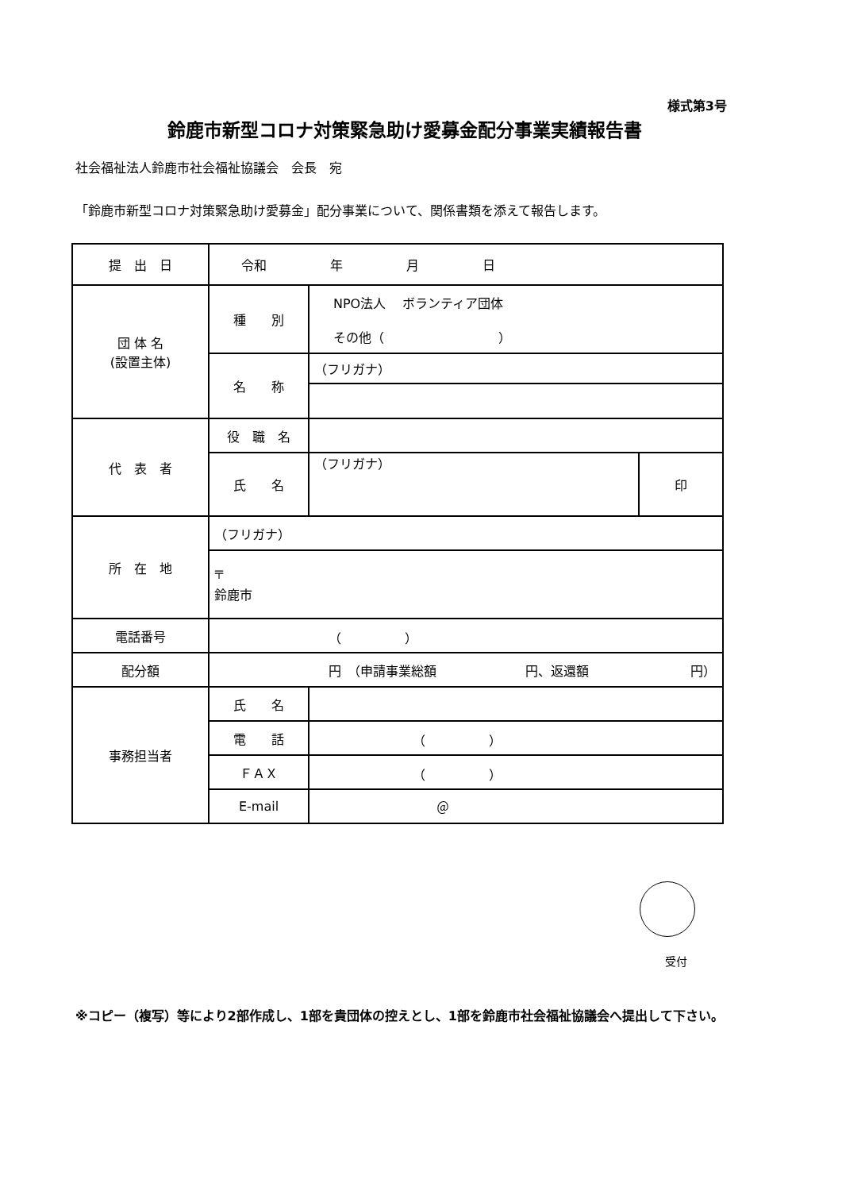様式第3号
鈴鹿市新型コロナ対策緊急助け愛募金配分事業実績報告書
社会福祉法人鈴鹿市社会福祉協議会　会長　宛
「鈴鹿市新型コロナ対策緊急助け愛募金」配分事業について、関係書類を添えて報告します。
| 提 出 日 | 令和 年 月 日 | | |
| 団 体 名 (設置主体) | 種 別 | NPO法人 ボランティア団体 その他（ ） | |
| | 名 称 | （フリガナ） | |
| 代 表 者 | 役 職 名 | | |
| | 氏 名 | （フリガナ） | 印 |
| 所 在 地 | （フリガナ） | | |
| | 〒 鈴鹿市 | | |
| 電話番号 | （ ） | | |
| 配分額 | 円 （申請事業総額 円、返還額 円） | | |
| 事務担当者 | 氏 名 | | |
| | 電 話 | （ ） | |
| | ＦＡＸ | （ ） | |
| | E-mail | ＠ | |
受付
※コピー（複写）等により2部作成し、1部を貴団体の控えとし、1部を鈴鹿市社会福祉協議会へ提出して下さい。